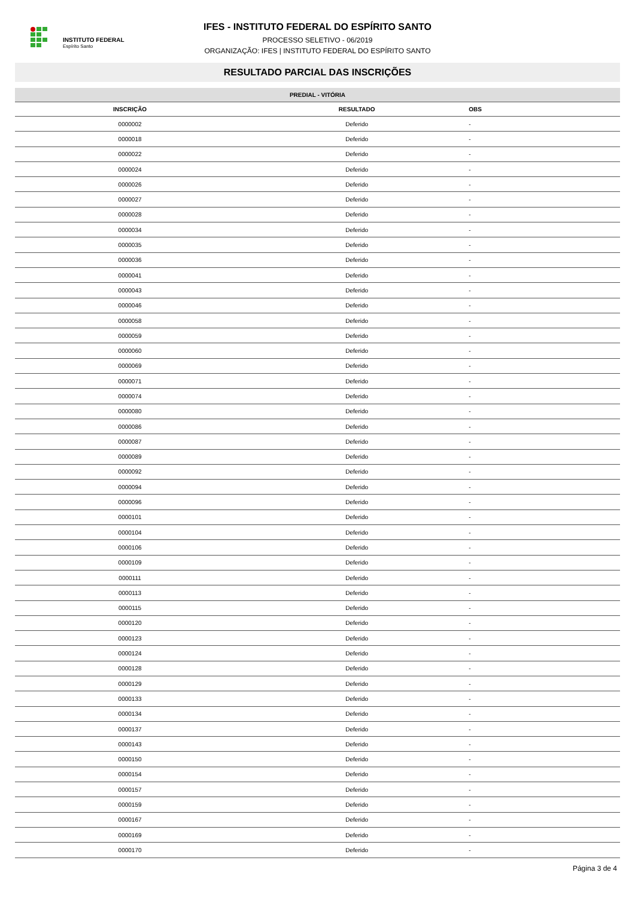INSTITUTO FEDERAL
Espírito Santo
IFES - INSTITUTO FEDERAL DO ESPÍRITO SANTO
PROCESSO SELETIVO - 06/2019
ORGANIZAÇÃO: IFES | INSTITUTO FEDERAL DO ESPÍRITO SANTO
RESULTADO PARCIAL DAS INSCRIÇÕES
| PREDIAL - VITÓRIA | | |
| --- | --- | --- |
| INSCRIÇÃO | RESULTADO | OBS |
| 0000002 | Deferido | - |
| 0000018 | Deferido | - |
| 0000022 | Deferido | - |
| 0000024 | Deferido | - |
| 0000026 | Deferido | - |
| 0000027 | Deferido | - |
| 0000028 | Deferido | - |
| 0000034 | Deferido | - |
| 0000035 | Deferido | - |
| 0000036 | Deferido | - |
| 0000041 | Deferido | - |
| 0000043 | Deferido | - |
| 0000046 | Deferido | - |
| 0000058 | Deferido | - |
| 0000059 | Deferido | - |
| 0000060 | Deferido | - |
| 0000069 | Deferido | - |
| 0000071 | Deferido | - |
| 0000074 | Deferido | - |
| 0000080 | Deferido | - |
| 0000086 | Deferido | - |
| 0000087 | Deferido | - |
| 0000089 | Deferido | - |
| 0000092 | Deferido | - |
| 0000094 | Deferido | - |
| 0000096 | Deferido | - |
| 0000101 | Deferido | - |
| 0000104 | Deferido | - |
| 0000106 | Deferido | - |
| 0000109 | Deferido | - |
| 0000111 | Deferido | - |
| 0000113 | Deferido | - |
| 0000115 | Deferido | - |
| 0000120 | Deferido | - |
| 0000123 | Deferido | - |
| 0000124 | Deferido | - |
| 0000128 | Deferido | - |
| 0000129 | Deferido | - |
| 0000133 | Deferido | - |
| 0000134 | Deferido | - |
| 0000137 | Deferido | - |
| 0000143 | Deferido | - |
| 0000150 | Deferido | - |
| 0000154 | Deferido | - |
| 0000157 | Deferido | - |
| 0000159 | Deferido | - |
| 0000167 | Deferido | - |
| 0000169 | Deferido | - |
| 0000170 | Deferido | - |
Página 3 de 4